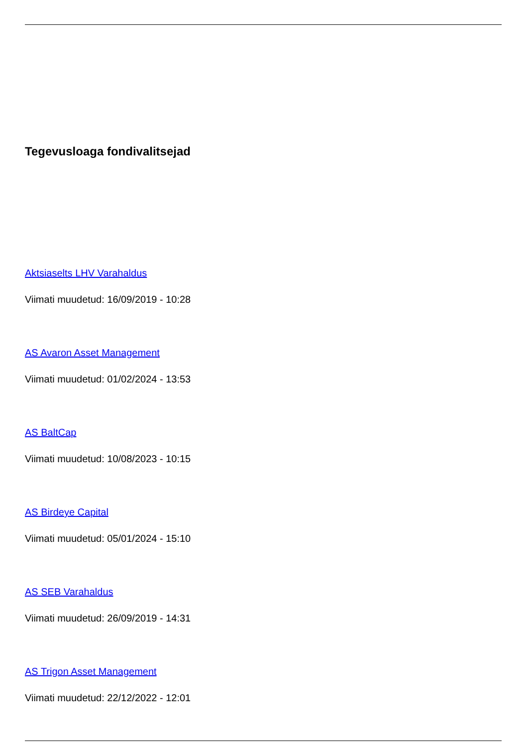Tegevusloaga fondivalitsejad
Aktsiaselts LHV Varahaldus
Viimati muudetud: 16/09/2019 - 10:28
AS Avaron Asset Management
Viimati muudetud: 01/02/2024 - 13:53
AS BaltCap
Viimati muudetud: 10/08/2023 - 10:15
AS Birdeye Capital
Viimati muudetud: 05/01/2024 - 15:10
AS SEB Varahaldus
Viimati muudetud: 26/09/2019 - 14:31
AS Trigon Asset Management
Viimati muudetud: 22/12/2022 - 12:01